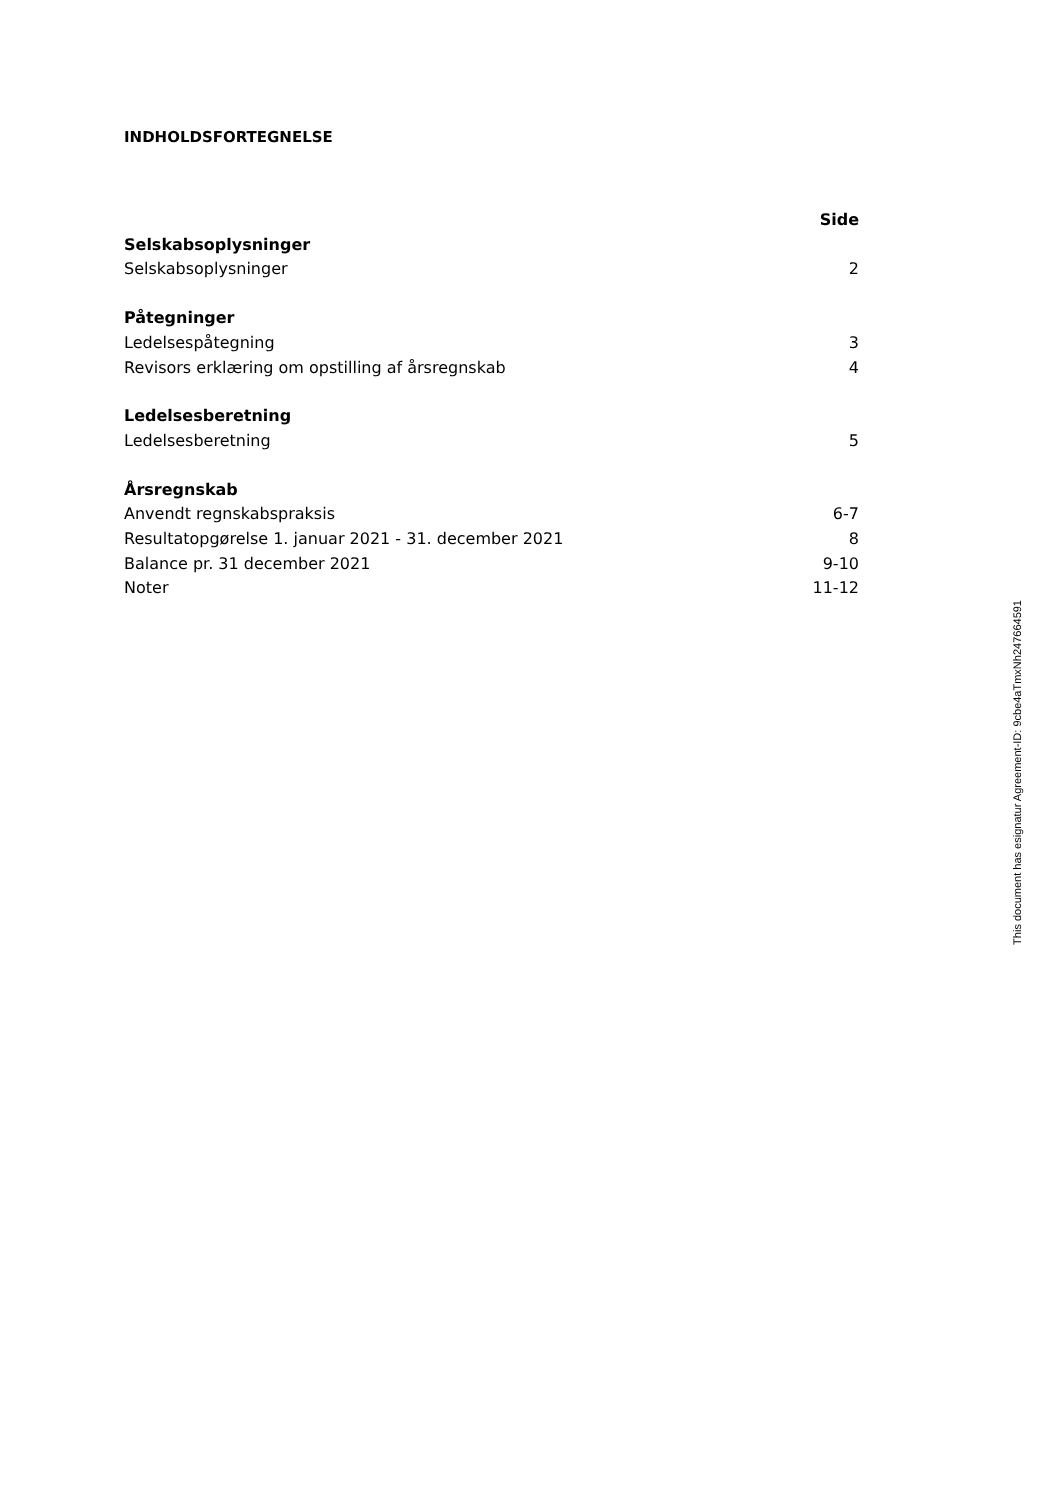INDHOLDSFORTEGNELSE
| | Side |
| --- | --- |
| Selskabsoplysninger | |
| Selskabsoplysninger | 2 |
| Påtegninger | |
| Ledelsespåtegning | 3 |
| Revisors erklæring om opstilling af årsregnskab | 4 |
| Ledelsesberetning | |
| Ledelsesberetning | 5 |
| Årsregnskab | |
| Anvendt regnskabspraksis | 6-7 |
| Resultatopgørelse 1. januar 2021 - 31. december 2021 | 8 |
| Balance pr. 31 december 2021 | 9-10 |
| Noter | 11-12 |
This document has esignatur Agreement-ID: 9cbe4aTmxNh247664591